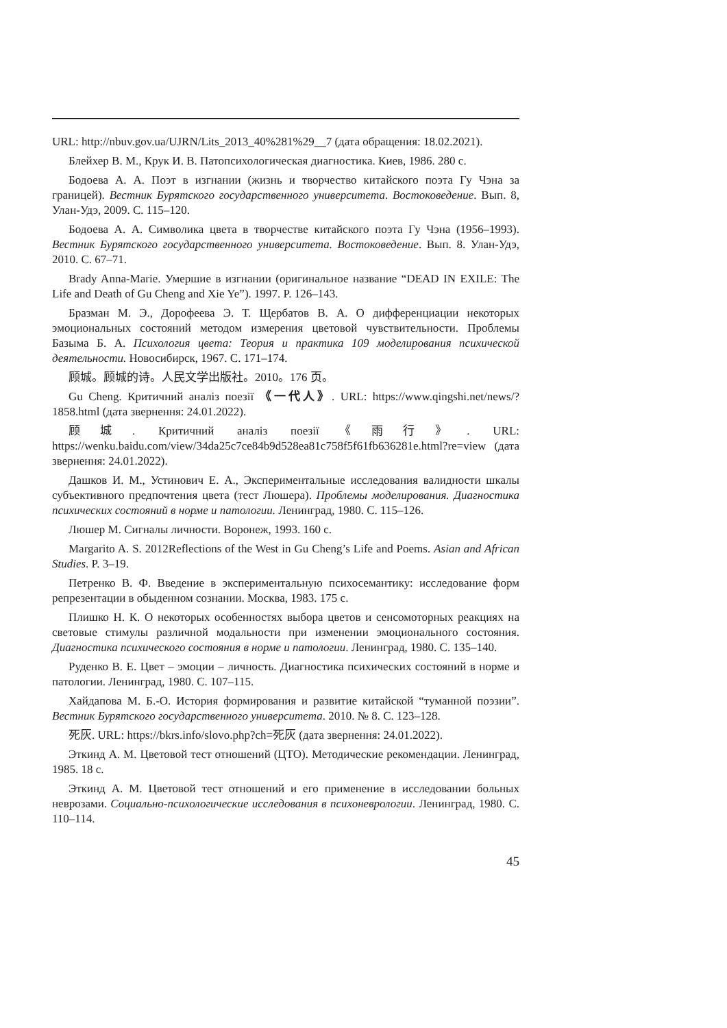URL: http://nbuv.gov.ua/UJRN/Lits_2013_40%281%29__7 (дата обращения: 18.02.2021).
Блейхер В. М., Крук И. В. Патопсихологическая диагностика. Киев, 1986. 280 с.
Бодоева А. А. Поэт в изгнании (жизнь и творчество китайского поэта Гу Чэна за границей). Вестник Бурятского государственного университета. Востоковедение. Вып. 8, Улан-Удэ, 2009. С. 115–120.
Бодоева А. А. Символика цвета в творчестве китайского поэта Гу Чэна (1956–1993). Вестник Бурятского государственного университета. Востоковедение. Вып. 8. Улан-Удэ, 2010. С. 67–71.
Brady Anna-Marie. Умершие в изгнании (оригинальное название “DEAD IN EXILE: The Life and Death of Gu Cheng and Xie Ye”). 1997. P. 126–143.
Бразман М. Э., Дорофеева Э. Т. Щербатов В. А. О дифференциации некоторых эмоциональных состояний методом измерения цветовой чувствительности. Проблемы Базыма Б. А. Психология цвета: Теория и практика 109 моделирования психической деятельности. Новосибирск, 1967. С. 171–174.
顾城。顾城的诗。人民文学出版社。2010。176 页。
Gu Cheng. Критичний аналіз поезії 《一代人》. URL: https://www.qingshi.net/news/?1858.html (дата звернення: 24.01.2022).
顾城. Критичний аналіз поезії《雨行》. URL: https://wenku.baidu.com/view/34da25c7ce84b9d528ea81c758f5f61fb636281e.html?re=view (дата звернення: 24.01.2022).
Дашков И. М., Устинович Е. А., Экспериментальные исследования валидности шкалы субъективного предпочтения цвета (тест Люшера). Проблемы моделирования. Диагностика психических состояний в норме и патологии. Ленинград, 1980. С. 115–126.
Люшер М. Сигналы личности. Воронеж, 1993. 160 с.
Margarito A. S. 2012Reflections of the West in Gu Cheng’s Life and Poems. Asian and African Studies. P. 3–19.
Петренко В. Ф. Введение в экспериментальную психосемантику: исследование форм репрезентации в обыденном сознании. Москва, 1983. 175 с.
Плишко Н. К. О некоторых особенностях выбора цветов и сенсомоторных реакциях на световые стимулы различной модальности при изменении эмоционального состояния. Диагностика психического состояния в норме и патологии. Ленинград, 1980. С. 135–140.
Руденко В. Е. Цвет – эмоции – личность. Диагностика психических состояний в норме и патологии. Ленинград, 1980. С. 107–115.
Хайдапова М. Б.-О. История формирования и развитие китайской “туманной поэзии”. Вестник Бурятского государственного университета. 2010. № 8. С. 123–128.
死灰. URL: https://bkrs.info/slovo.php?ch=死灰 (дата звернення: 24.01.2022).
Эткинд А. М. Цветовой тест отношений (ЦТО). Методические рекомендации. Ленинград, 1985. 18 с.
Эткинд А. М. Цветовой тест отношений и его применение в исследовании больных неврозами. Социально-психологические исследования в психоневрологии. Ленинград, 1980. С. 110–114.
45